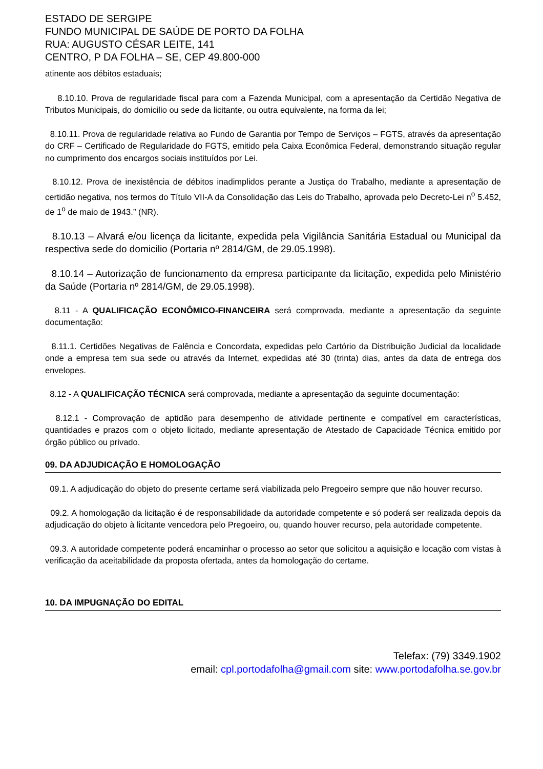ESTADO DE SERGIPE
FUNDO MUNICIPAL DE SAÚDE DE PORTO DA FOLHA
RUA: AUGUSTO CÉSAR LEITE, 141
CENTRO, P DA FOLHA – SE, CEP 49.800-000
atinente aos débitos estaduais;
8.10.10. Prova de regularidade fiscal para com a Fazenda Municipal, com a apresentação da Certidão Negativa de Tributos Municipais, do domicilio ou sede da licitante, ou outra equivalente, na forma da lei;
8.10.11. Prova de regularidade relativa ao Fundo de Garantia por Tempo de Serviços – FGTS, através da apresentação do CRF – Certificado de Regularidade do FGTS, emitido pela Caixa Econômica Federal, demonstrando situação regular no cumprimento dos encargos sociais instituídos por Lei.
8.10.12. Prova de inexistência de débitos inadimplidos perante a Justiça do Trabalho, mediante a apresentação de certidão negativa, nos termos do Título VII-A da Consolidação das Leis do Trabalho, aprovada pelo Decreto-Lei n<sup>o</sup> 5.452, de 1<sup>o</sup> de maio de 1943.” (NR).
8.10.13 – Alvará e/ou licença da licitante, expedida pela Vigilância Sanitária Estadual ou Municipal da respectiva sede do domicilio (Portaria nº 2814/GM, de 29.05.1998).
8.10.14 – Autorização de funcionamento da empresa participante da licitação, expedida pelo Ministério da Saúde (Portaria nº 2814/GM, de 29.05.1998).
8.11 - A QUALIFICAÇÃO ECONÔMICO-FINANCEIRA será comprovada, mediante a apresentação da seguinte documentação:
8.11.1. Certidões Negativas de Falência e Concordata, expedidas pelo Cartório da Distribuição Judicial da localidade onde a empresa tem sua sede ou através da Internet, expedidas até 30 (trinta) dias, antes da data de entrega dos envelopes.
8.12 - A QUALIFICAÇÃO TÉCNICA será comprovada, mediante a apresentação da seguinte documentação:
8.12.1 - Comprovação de aptidão para desempenho de atividade pertinente e compatível em características, quantidades e prazos com o objeto licitado, mediante apresentação de Atestado de Capacidade Técnica emitido por órgão público ou privado.
09. DA ADJUDICAÇÃO E HOMOLOGAÇÃO
09.1. A adjudicação do objeto do presente certame será viabilizada pelo Pregoeiro sempre que não houver recurso.
09.2. A homologação da licitação é de responsabilidade da autoridade competente e só poderá ser realizada depois da adjudicação do objeto à licitante vencedora pelo Pregoeiro, ou, quando houver recurso, pela autoridade competente.
09.3. A autoridade competente poderá encaminhar o processo ao setor que solicitou a aquisição e locação com vistas à verificação da aceitabilidade da proposta ofertada, antes da homologação do certame.
10. DA IMPUGNAÇÃO DO EDITAL
Telefax: (79) 3349.1902
email: cpl.portodafolha@gmail.com site: www.portodafolha.se.gov.br